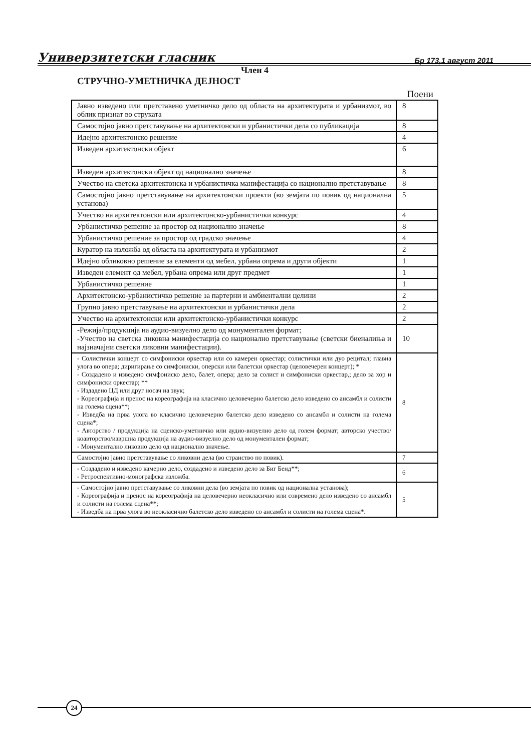Универзитетски гласник Бр 173,1 август 2011
Член 4
СТРУЧНО-УМЕТНИЧКА ДЕЈНОСТ
Поени
| Јавно изведено или претставено уметничко дело од областа на архитектурата и урбанизмот, во облик признат во струката | 8 |
| Самостојно јавно претставување на архитектонски и урбанистички дела со публикација | 8 |
| Идејно архитектонско решение | 4 |
| Изведен архитектонски објект | 6 |
| Изведен архитектонски објект од национално значење | 8 |
| Учество на светска архитектонска и урбанистичка манифестација со национално претставување | 8 |
| Самостојно јавно претставување на архитектонски проекти (во земјата по повик од национална установа) | 5 |
| Учество на архитектонски или архитектонско-урбанистички конкурс | 4 |
| Урбанистичко решение за простор од национално значење | 8 |
| Урбанистичко решение за простор од градско значење | 4 |
| Куратор на изложба од областа на архитектурата и урбанизмот | 2 |
| Идејно обликовно решение за елементи од мебел, урбана опрема и други објекти | 1 |
| Изведен елемент од мебел, урбана опрема или друг предмет | 1 |
| Урбанистичко решение | 1 |
| Архитектонско-урбанистичко решение за партерни и амбиентални целини | 2 |
| Групно јавно претставување на архитектонски и урбанистички дела | 2 |
| Учество на архитектонски или архитектонско-урбанистички конкурс | 2 |
| -Режија/продукција на аудио-визуелно дело од монументален формат; -Учество на светска ликовна манифестација со национално претставување (светски биеналиња и најзначајни светски ликовни манифестации). | 10 |
| - Солистички концерт со симфониски оркестар или со камерен оркестар; солистички или дуо рецитал; главна улога во опера; диригирање со симфониски, оперски или балетски оркестар (целовечерен концерт); * - Создадено и изведено симфониско дело, балет, опера; дело за солист и симфониски оркестар,; дело за хор и симфониски оркестар; ** - Издадено ЦД или друг носач на звук; - Кореографија и пренос на кореографија на класично целовечерно балетско дело изведено со ансамбл и солисти на голема сцена**; - Изведба на прва улога во класично целовечерно балетско дело изведено со ансамбл и солисти на голема сцена*; - Авторство / продукција на сценско-уметничко или аудио-визуелно дело од голем формат; авторско учество/коавторство/извршна продукција на аудио-визуелно дело од монументален формат; - Монументално ликовно дело од национално значење. | 8 |
| Самостојно јавно претставување со ликовни дела (во странство по повик). | 7 |
| - Создадено и изведено камерно дело, создадено и изведено дело за Биг Бенд**; - Ретроспективно-монографска изложба. | 6 |
| - Самостојно јавно претставување со ликовни дела (во земјата по повик од национална установа); - Кореографија и пренос на кореографија на целовечерно неокласично или современо дело изведено со ансамбл и солисти на голема сцена**; - Изведба на прва улога во неокласично балетско дело изведено со ансамбл и солисти на голема сцена*. | 5 |
24